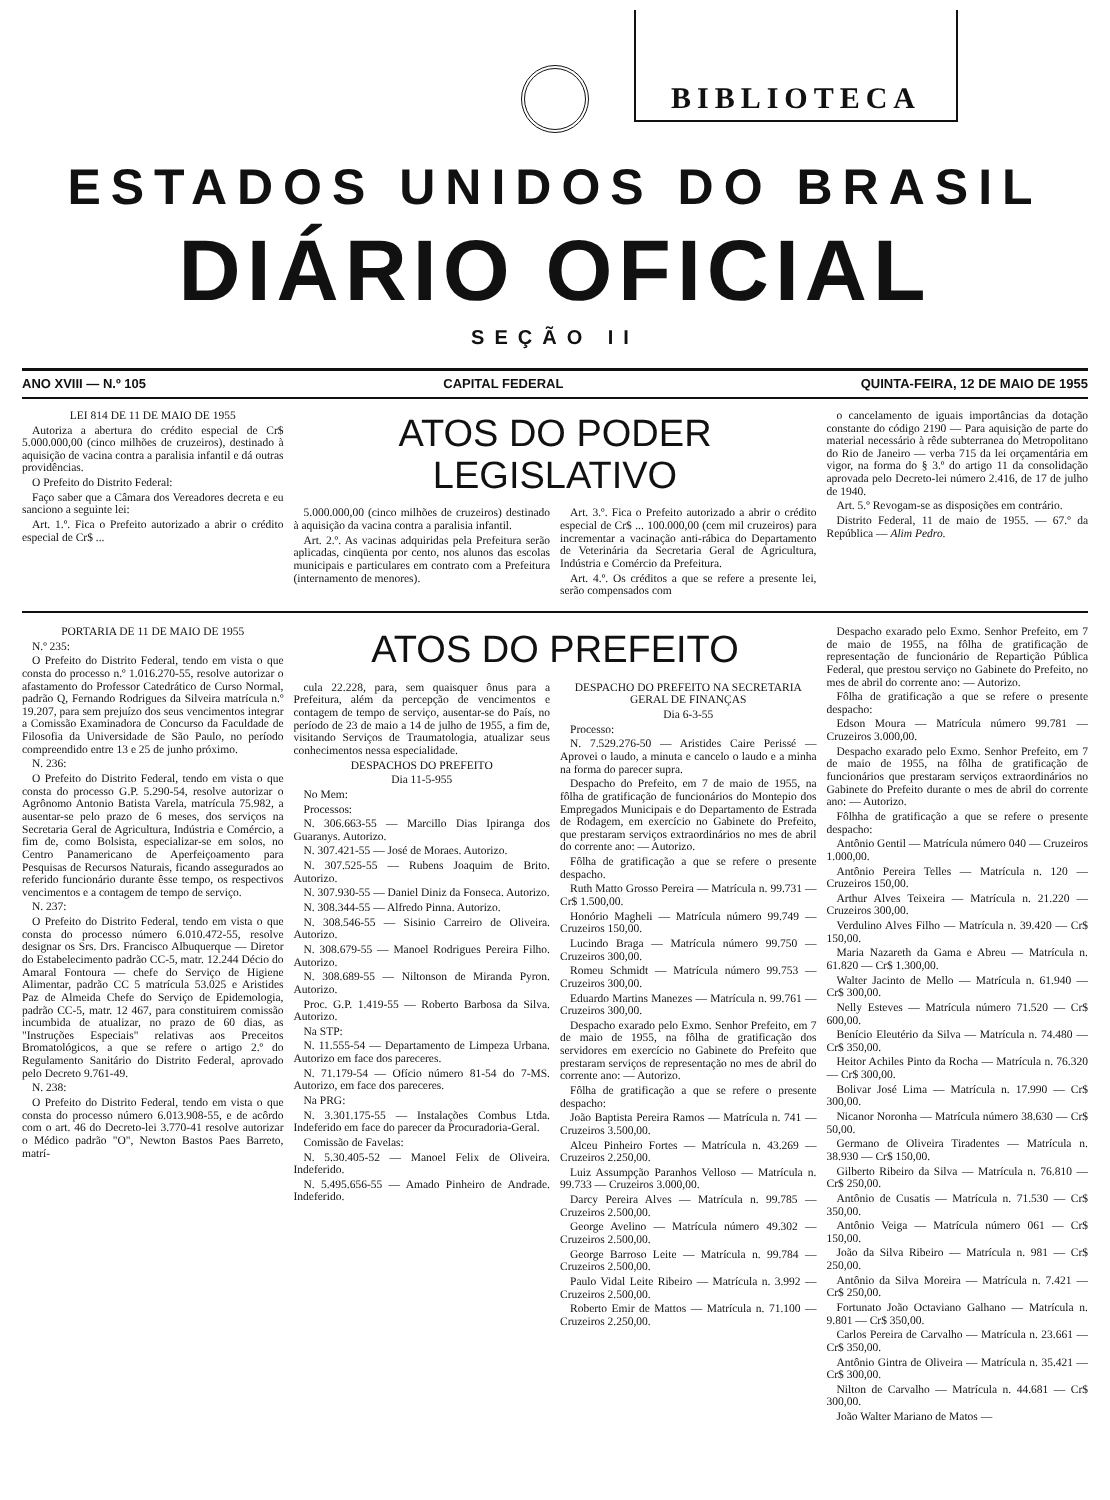BIBLIOTECA
ESTADOS UNIDOS DO BRASIL
DIÁRIO OFICIAL
SEÇÃO II
ANO XVIII — N.º 105 CAPITAL FEDERAL QUINTA-FEIRA, 12 DE MAIO DE 1955
LEI 814 DE 11 DE MAIO DE 1955
Autoriza a abertura do crédito especial de Cr$ 5.000.000,00 (cinco milhões de cruzeiros), destinado à aquisição de vacina contra a paralisia infantil e dá outras providências.
O Prefeito do Distrito Federal:
Faço saber que a Câmara dos Vereadores decreta e eu sanciono a seguinte lei:
Art. 1.º. Fica o Prefeito autorizado a abrir o crédito especial de Cr$ ...
ATOS DO PODER LEGISLATIVO
5.000.000,00 (cinco milhões de cruzeiros) destinado à aquisição da vacina contra a paralisia infantil.
Art. 2.º. As vacinas adquiridas pela Prefeitura serão aplicadas, cinqüenta por cento, nos alunos das escolas municipais e particulares em contrato com a Prefeitura (internamento de menores).
Art. 3.º. Fica o Prefeito autorizado a abrir o crédito especial de Cr$ ... 100.000,00 (cem mil cruzeiros) para incrementar a vacinação anti-rábica do Departamento de Veterinária da Secretaria Geral de Agricultura, Indústria e Comércio da Prefeitura.
Art. 4.º. Os créditos a que se refere a presente lei, serão compensados com
o cancelamento de iguais importâncias da dotação constante do código 2190 — Para aquisição de parte do material necessário à rêde subterranea do Metropolitano do Rio de Janeiro — verba 715 da lei orçamentária em vigor, na forma do § 3.º do artigo 11 da consolidação aprovada pelo Decreto-lei número 2.416, de 17 de julho de 1940.
Art. 5.º Revogam-se as disposições em contrário.
Distrito Federal, 11 de maio de 1955. — 67.º da República — Alim Pedro.
PORTARIA DE 11 DE MAIO DE 1955
N.º 235:
O Prefeito do Distrito Federal, tendo em vista o que consta do processo n.º 1.016.270-55, resolve autorizar o afastamento do Professor Catedrático de Curso Normal, padrão Q, Fernando Rodrigues da Silveira matrícula n.º 19.207, para sem prejuízo dos seus vencimentos integrar a Comissão Examinadora de Concurso da Faculdade de Filosofia da Universidade de São Paulo, no período compreendido entre 13 e 25 de junho próximo.
N. 236:
O Prefeito do Distrito Federal, tendo em vista o que consta do processo G.P. 5.290-54, resolve autorizar o Agrônomo Antonio Batista Varela, matrícula 75.982, a ausentar-se pelo prazo de 6 meses, dos serviços na Secretaria Geral de Agricultura, Indústria e Comércio, a fim de, como Bolsista, especializar-se em solos, no Centro Panamericano de Aperfeiçoamento para Pesquisas de Recursos Naturais, ficando assegurados ao referido funcionário durante êsse tempo, os respectivos vencimentos e a contagem de tempo de serviço.
N. 237:
O Prefeito do Distrito Federal, tendo em vista o que consta do processo número 6.010.472-55, resolve designar os Srs. Drs. Francisco Albuquerque — Diretor do Estabelecimento padrão CC-5, matr. 12.244 Décio do Amaral Fontoura — chefe do Serviço de Higiene Alimentar, padrão CC 5 matrícula 53.025 e Aristides Paz de Almeida Chefe do Serviço de Epidemologia, padrão CC-5, matr. 12 467, para constituirem comissão incumbida de atualizar, no prazo de 60 dias, as "Instruções Especiais" relativas aos Preceitos Bromatológicos, a que se refere o artigo 2.º do Regulamento Sanitário do Distrito Federal, aprovado pelo Decreto 9.761-49.
N. 238:
O Prefeito do Distrito Federal, tendo em vista o que consta do processo número 6.013.908-55, e de acôrdo com o art. 46 do Decreto-lei 3.770-41 resolve autorizar o Médico padrão "O", Newton Bastos Paes Barreto, matrí-
ATOS DO PREFEITO
cula 22.228, para, sem quaisquer ônus para a Prefeitura, além da percepção de vencimentos e contagem de tempo de serviço, ausentar-se do País, no período de 23 de maio a 14 de julho de 1955, a fim de, visitando Serviços de Traumatologia, atualizar seus conhecimentos nessa especialidade.
DESPACHOS DO PREFEITO
Dia 11-5-955
No Mem:
Processos:
N. 306.663-55 — Marcillo Dias Ipiranga dos Guaranys. Autorizo.
N. 307.421-55 — José de Moraes. Autorizo.
N. 307.525-55 — Rubens Joaquim de Brito. Autorizo.
N. 307.930-55 — Daniel Diniz da Fonseca. Autorizo.
N. 308.344-55 — Alfredo Pinna. Autorizo.
N. 308.546-55 — Sisinio Carreiro de Oliveira. Autorizo.
N. 308.679-55 — Manoel Rodrigues Pereira Filho. Autorizo.
N. 308.689-55 — Niltonson de Miranda Pyron. Autorizo.
Proc. G.P. 1.419-55 — Roberto Barbosa da Silva. Autorizo.
Na STP:
N. 11.555-54 — Departamento de Limpeza Urbana. Autorizo em face dos pareceres.
N. 71.179-54 — Ofício número 81-54 do 7-MS. Autorizo, em face dos pareceres.
Na PRG:
N. 3.301.175-55 — Instalações Combus Ltda. Indeferido em face do parecer da Procuradoria-Geral.
Comissão de Favelas:
N. 5.30.405-52 — Manoel Felix de Oliveira. Indeferido.
N. 5.495.656-55 — Amado Pinheiro de Andrade. Indeferido.
DESPACHO DO PREFEITO NA SECRETARIA GERAL DE FINANÇAS
Dia 6-3-55
Processo:
N. 7.529.276-50 — Aristides Caire Perissé — Aprovei o laudo, a minuta e cancelo o laudo e a minha na forma do parecer supra.
Despacho do Prefeito, em 7 de maio de 1955, na fôlha de gratificação de funcionários do Montepio dos Empregados Municipais e do Departamento de Estrada de Rodagem, em exercício no Gabinete do Prefeito, que prestaram serviços extraordinários no mes de abril do corrente ano: — Autorizo.
Fôlha de gratificação a que se refere o presente despacho.
Ruth Matto Grosso Pereira — Matrícula n. 99.731 — Cr$ 1.500,00.
Honório Magheli — Matrícula número 99.749 — Cruzeiros 150,00.
Lucindo Braga — Matrícula número 99.750 — Cruzeiros 300,00.
Romeu Schmidt — Matrícula número 99.753 — Cruzeiros 300,00.
Eduardo Martins Manezes — Matrícula n. 99.761 — Cruzeiros 300,00.
Despacho exarado pelo Exmo. Senhor Prefeito, em 7 de maio de 1955, na fôlha de gratificação dos servidores em exercício no Gabinete do Prefeito que prestaram serviços de representação no mes de abril do corrente ano: — Autorizo.
Fôlha de gratificação a que se refere o presente despacho:
João Baptista Pereira Ramos — Matrícula n. 741 — Cruzeiros 3.500,00.
Alceu Pinheiro Fortes — Matrícula n. 43.269 — Cruzeiros 2.250,00.
Luiz Assumpção Paranhos Velloso — Matrícula n. 99.733 — Cruzeiros 3.000,00.
Darcy Pereira Alves — Matrícula n. 99.785 — Cruzeiros 2.500,00.
George Avelino — Matrícula número 49.302 — Cruzeiros 2.500,00.
George Barroso Leite — Matrícula n. 99.784 — Cruzeiros 2.500,00.
Paulo Vidal Leite Ribeiro — Matrícula n. 3.992 — Cruzeiros 2.500,00.
Roberto Emir de Mattos — Matrícula n. 71.100 — Cruzeiros 2.250,00.
Despacho exarado pelo Exmo. Senhor Prefeito, em 7 de maio de 1955, na fôlha de gratificação de representação de funcionário de Repartição Pública Federal, que prestou serviço no Gabinete do Prefeito, no mes de abril do corrente ano: — Autorizo.
Fôlha de gratificação a que se refere o presente despacho:
Edson Moura — Matrícula número 99.781 — Cruzeiros 3.000,00.
Despacho exarado pelo Exmo. Senhor Prefeito, em 7 de maio de 1955, na fôlha de gratificação de funcionários que prestaram serviços extraordinários no Gabinete do Prefeito durante o mes de abril do corrente ano: — Autorizo.
Fôlhha de gratificação a que se refere o presente despacho:
Antônio Gentil — Matrícula número 040 — Cruzeiros 1.000,00.
Antônio Pereira Telles — Matrícula n. 120 — Cruzeiros 150,00.
Arthur Alves Teixeira — Matrícula n. 21.220 — Cruzeiros 300,00.
Verdulino Alves Filho — Matrícula n. 39.420 — Cr$ 150,00.
Maria Nazareth da Gama e Abreu — Matrícula n. 61.820 — Cr$ 1.300,00.
Walter Jacinto de Mello — Matrícula n. 61.940 — Cr$ 300,00.
Nelly Esteves — Matrícula número 71.520 — Cr$ 600,00.
Benício Eleutério da Silva — Matrícula n. 74.480 — Cr$ 350,00.
Heitor Achiles Pinto da Rocha — Matrícula n. 76.320 — Cr$ 300,00.
Bolivar José Lima — Matrícula n. 17.990 — Cr$ 300,00.
Nicanor Noronha — Matrícula número 38.630 — Cr$ 50,00.
Germano de Oliveira Tiradentes — Matrícula n. 38.930 — Cr$ 150,00.
Gilberto Ribeiro da Silva — Matrícula n. 76.810 — Cr$ 250,00.
Antônio de Cusatis — Matrícula n. 71.530 — Cr$ 350,00.
Antônio Veiga — Matrícula número 061 — Cr$ 150,00.
João da Silva Ribeiro — Matrícula n. 981 — Cr$ 250,00.
Antônio da Silva Moreira — Matrícula n. 7.421 — Cr$ 250,00.
Fortunato João Octaviano Galhano — Matrícula n. 9.801 — Cr$ 350,00.
Carlos Pereira de Carvalho — Matrícula n. 23.661 — Cr$ 350,00.
Antônio Gintra de Oliveira — Matrícula n. 35.421 — Cr$ 300,00.
Nilton de Carvalho — Matrícula n. 44.681 — Cr$ 300,00.
João Walter Mariano de Matos —